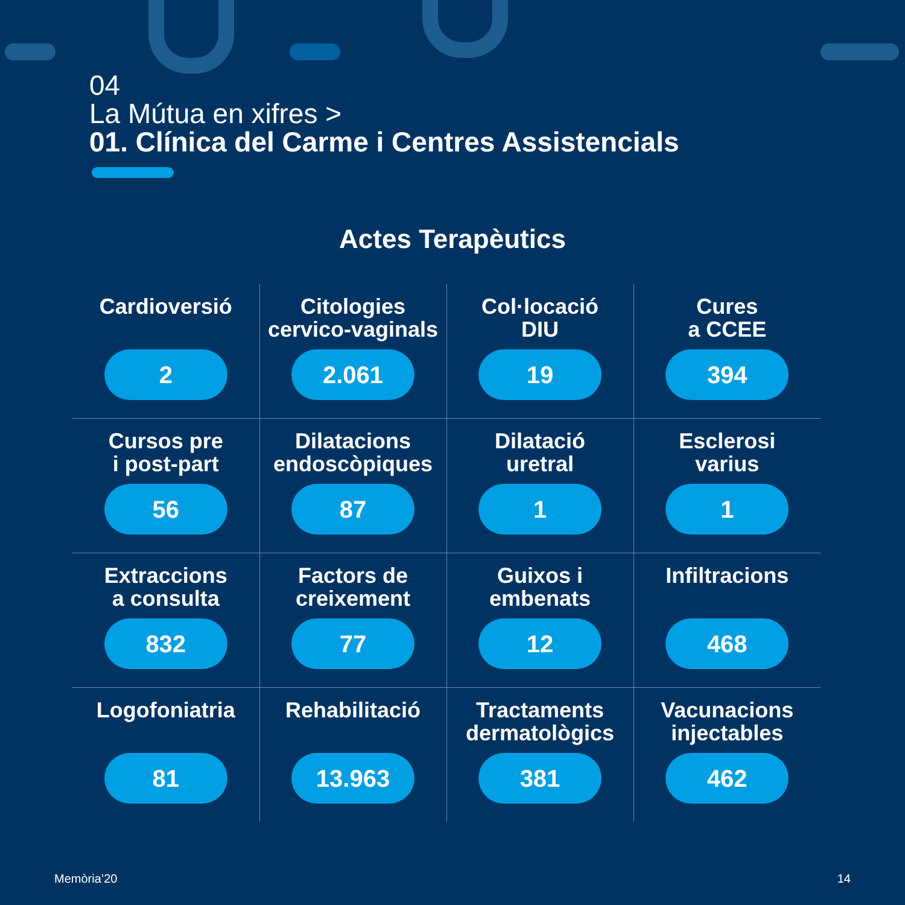04
La Mútua en xifres >
01. Clínica del Carme i Centres Assistencials
Actes Terapèutics
| Cardioversió 2 | Citologies cervico-vaginals 2.061 | Col·locació DIU 19 | Cures a CCEE 394 |
| Cursos pre i post-part 56 | Dilatacions endoscòpiques 87 | Dilatació uretral 1 | Esclerosi varius 1 |
| Extraccions a consulta 832 | Factors de creixement 77 | Guixos i embenats 12 | Infiltracions 468 |
| Logofoniatria 81 | Rehabilitació 13.963 | Tractaments dermatològics 381 | Vacunacions injectables 462 |
Memòria’20 14